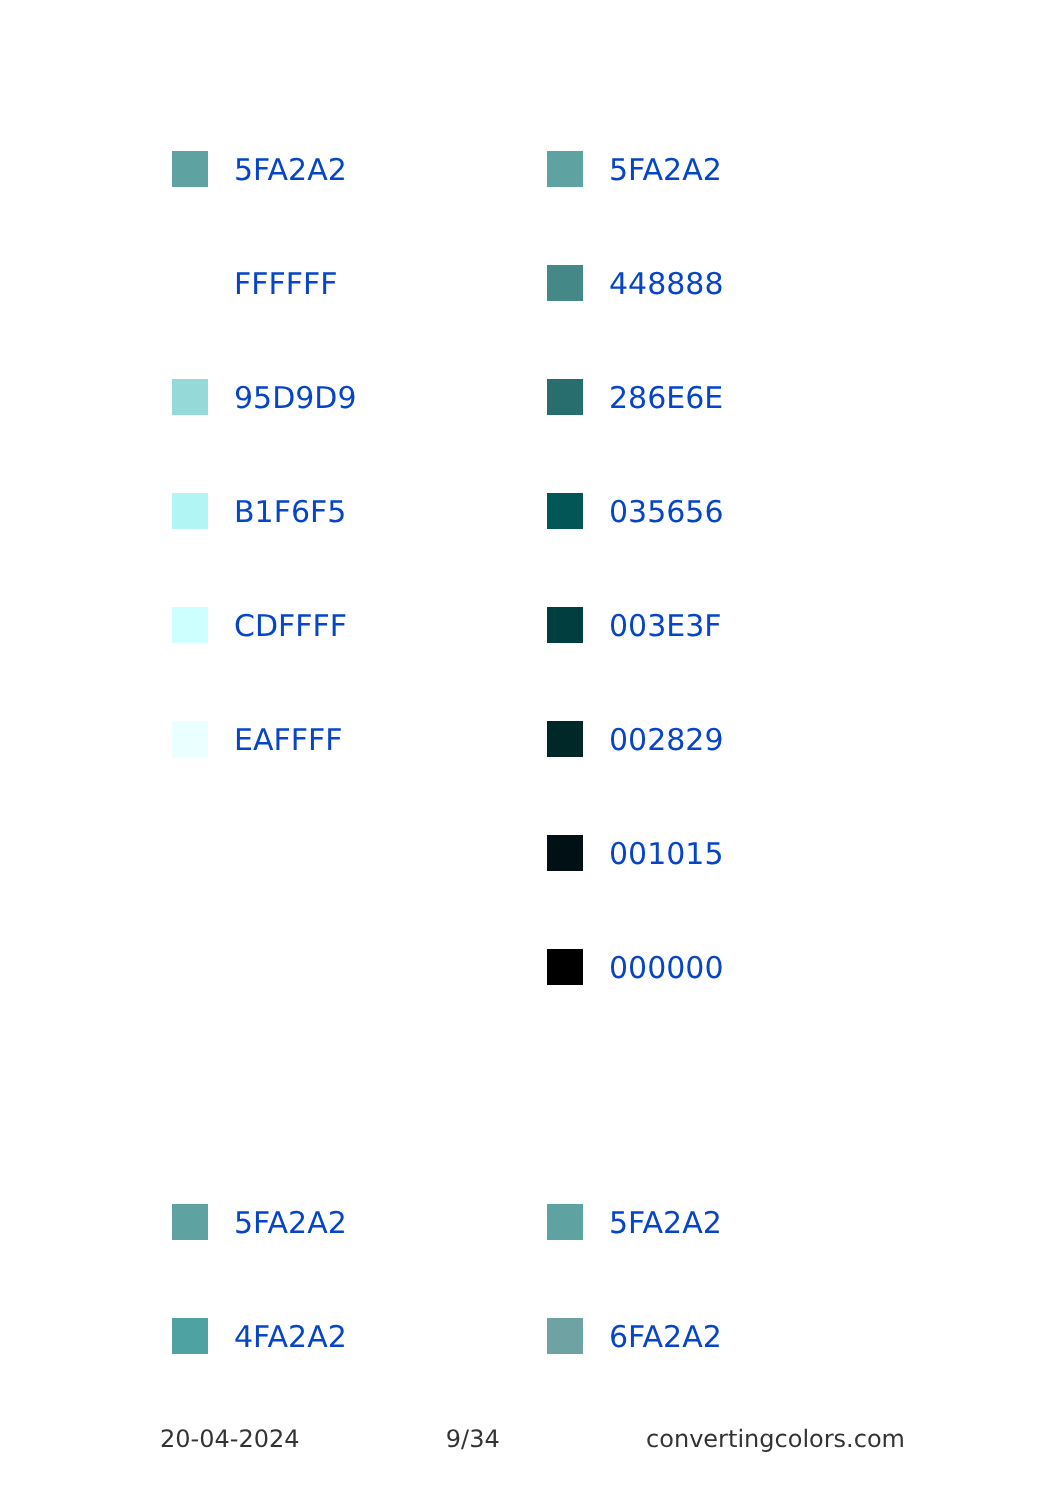5FA2A2
FFFFFF
95D9D9
B1F6F5
CDFFFF
EAFFFF
5FA2A2
448888
286E6E
035656
003E3F
002829
001015
000000
5FA2A2
4FA2A2
5FA2A2
6FA2A2
20-04-2024 9/34 convertingcolors.com